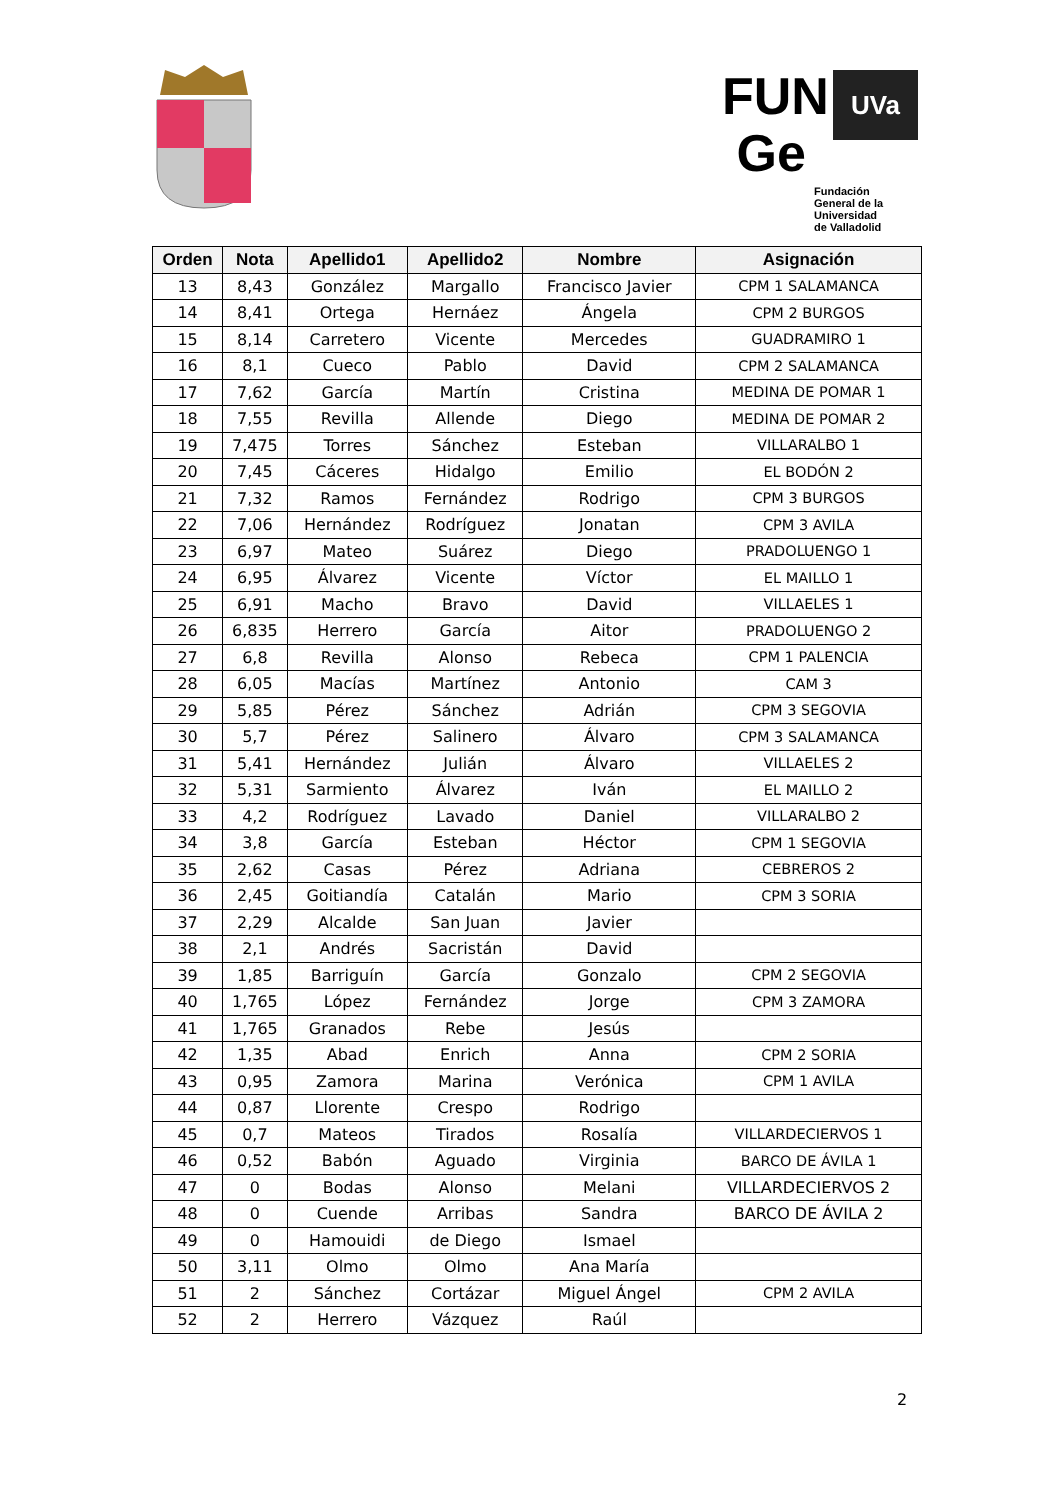FUN UVa
Ge
Fundación
General de la
Universidad
de Valladolid
| Orden | Nota | Apellido1 | Apellido2 | Nombre | Asignación |
| --- | --- | --- | --- | --- | --- |
| 13 | 8,43 | González | Margallo | Francisco Javier | CPM 1 SALAMANCA |
| 14 | 8,41 | Ortega | Hernáez | Ángela | CPM 2 BURGOS |
| 15 | 8,14 | Carretero | Vicente | Mercedes | GUADRAMIRO 1 |
| 16 | 8,1 | Cueco | Pablo | David | CPM 2 SALAMANCA |
| 17 | 7,62 | García | Martín | Cristina | MEDINA DE POMAR 1 |
| 18 | 7,55 | Revilla | Allende | Diego | MEDINA DE POMAR 2 |
| 19 | 7,475 | Torres | Sánchez | Esteban | VILLARALBO 1 |
| 20 | 7,45 | Cáceres | Hidalgo | Emilio | EL BODÓN 2 |
| 21 | 7,32 | Ramos | Fernández | Rodrigo | CPM 3 BURGOS |
| 22 | 7,06 | Hernández | Rodríguez | Jonatan | CPM 3 AVILA |
| 23 | 6,97 | Mateo | Suárez | Diego | PRADOLUENGO 1 |
| 24 | 6,95 | Álvarez | Vicente | Víctor | EL MAILLO 1 |
| 25 | 6,91 | Macho | Bravo | David | VILLAELES 1 |
| 26 | 6,835 | Herrero | García | Aitor | PRADOLUENGO 2 |
| 27 | 6,8 | Revilla | Alonso | Rebeca | CPM 1 PALENCIA |
| 28 | 6,05 | Macías | Martínez | Antonio | CAM 3 |
| 29 | 5,85 | Pérez | Sánchez | Adrián | CPM 3 SEGOVIA |
| 30 | 5,7 | Pérez | Salinero | Álvaro | CPM 3 SALAMANCA |
| 31 | 5,41 | Hernández | Julián | Álvaro | VILLAELES 2 |
| 32 | 5,31 | Sarmiento | Álvarez | Iván | EL MAILLO 2 |
| 33 | 4,2 | Rodríguez | Lavado | Daniel | VILLARALBO 2 |
| 34 | 3,8 | García | Esteban | Héctor | CPM 1 SEGOVIA |
| 35 | 2,62 | Casas | Pérez | Adriana | CEBREROS 2 |
| 36 | 2,45 | Goitiandía | Catalán | Mario | CPM 3 SORIA |
| 37 | 2,29 | Alcalde | San Juan | Javier | |
| 38 | 2,1 | Andrés | Sacristán | David | |
| 39 | 1,85 | Barriguín | García | Gonzalo | CPM 2 SEGOVIA |
| 40 | 1,765 | López | Fernández | Jorge | CPM 3 ZAMORA |
| 41 | 1,765 | Granados | Rebe | Jesús | |
| 42 | 1,35 | Abad | Enrich | Anna | CPM 2 SORIA |
| 43 | 0,95 | Zamora | Marina | Verónica | CPM 1 AVILA |
| 44 | 0,87 | Llorente | Crespo | Rodrigo | |
| 45 | 0,7 | Mateos | Tirados | Rosalía | VILLARDECIERVOS 1 |
| 46 | 0,52 | Babón | Aguado | Virginia | BARCO DE ÁVILA 1 |
| 47 | 0 | Bodas | Alonso | Melani | VILLARDECIERVOS 2 |
| 48 | 0 | Cuende | Arribas | Sandra | BARCO DE ÁVILA 2 |
| 49 | 0 | Hamouidi | de Diego | Ismael | |
| 50 | 3,11 | Olmo | Olmo | Ana María | |
| 51 | 2 | Sánchez | Cortázar | Miguel Ángel | CPM 2 AVILA |
| 52 | 2 | Herrero | Vázquez | Raúl | |
2